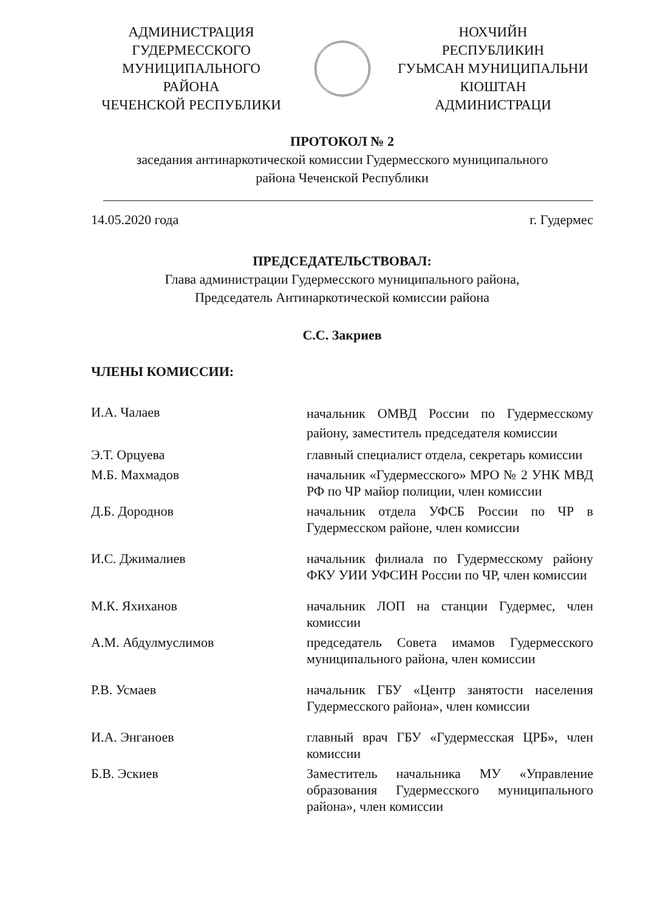АДМИНИСТРАЦИЯ
ГУДЕРМЕССКОГО
МУНИЦИПАЛЬНОГО
РАЙОНА
ЧЕЧЕНСКОЙ РЕСПУБЛИКИ
НОХЧИЙН
РЕСПУБЛИКИН
ГУЬМСАН МУНИЦИПАЛЬНИ
КIОШТАН
АДМИНИСТРАЦИ
ПРОТОКОЛ № 2
заседания антинаркотической комиссии Гудермесского муниципального
района Чеченской Республики
14.05.2020 года г. Гудермес
ПРЕДСЕДАТЕЛЬСТВОВАЛ:
Глава администрации Гудермесского муниципального района,
Председатель Антинаркотической комиссии района
С.С. Закриев
ЧЛЕНЫ КОМИССИИ:
| И.А. Чалаев | начальник ОМВД России по Гудермесскому району, заместитель председателя комиссии |
| Э.Т. Орцуева | главный специалист отдела, секретарь комиссии |
| М.Б. Махмадов | начальник «Гудермесского» МРО № 2 УНК МВД РФ по ЧР майор полиции, член комиссии |
| Д.Б. Дороднов | начальник отдела УФСБ России по ЧР в Гудермесском районе, член комиссии |
| И.С. Джималиев | начальник филиала по Гудермесскому району ФКУ УИИ УФСИН России по ЧР, член комиссии |
| М.К. Яхиханов | начальник ЛОП на станции Гудермес, член комиссии |
| А.М. Абдулмуслимов | председатель Совета имамов Гудермесского муниципального района, член комиссии |
| Р.В. Усмаев | начальник ГБУ «Центр занятости населения Гудермесского района», член комиссии |
| И.А. Энганоев | главный врач ГБУ «Гудермесская ЦРБ», член комиссии |
| Б.В. Эскиев | Заместитель начальника МУ «Управление образования Гудермесского муниципального района», член комиссии |